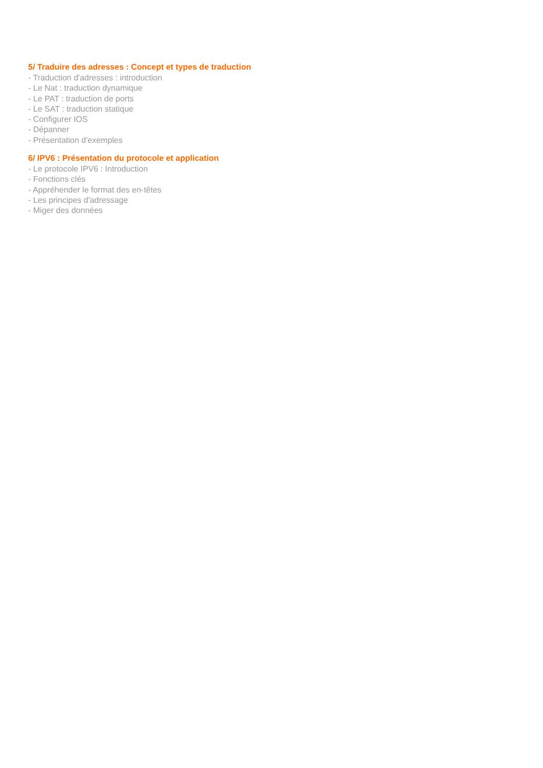5/ Traduire des adresses : Concept et types de traduction
- Traduction d'adresses : introduction
- Le Nat : traduction dynamique
- Le PAT : traduction de ports
- Le SAT : traduction statique
- Configurer IOS
- Dépanner
- Présentation d'exemples
6/ IPV6 : Présentation du protocole et application
- Le protocole IPV6 : Introduction
- Fonctions clés
- Appréhender le format des en-têtes
- Les principes d'adressage
- Miger des données